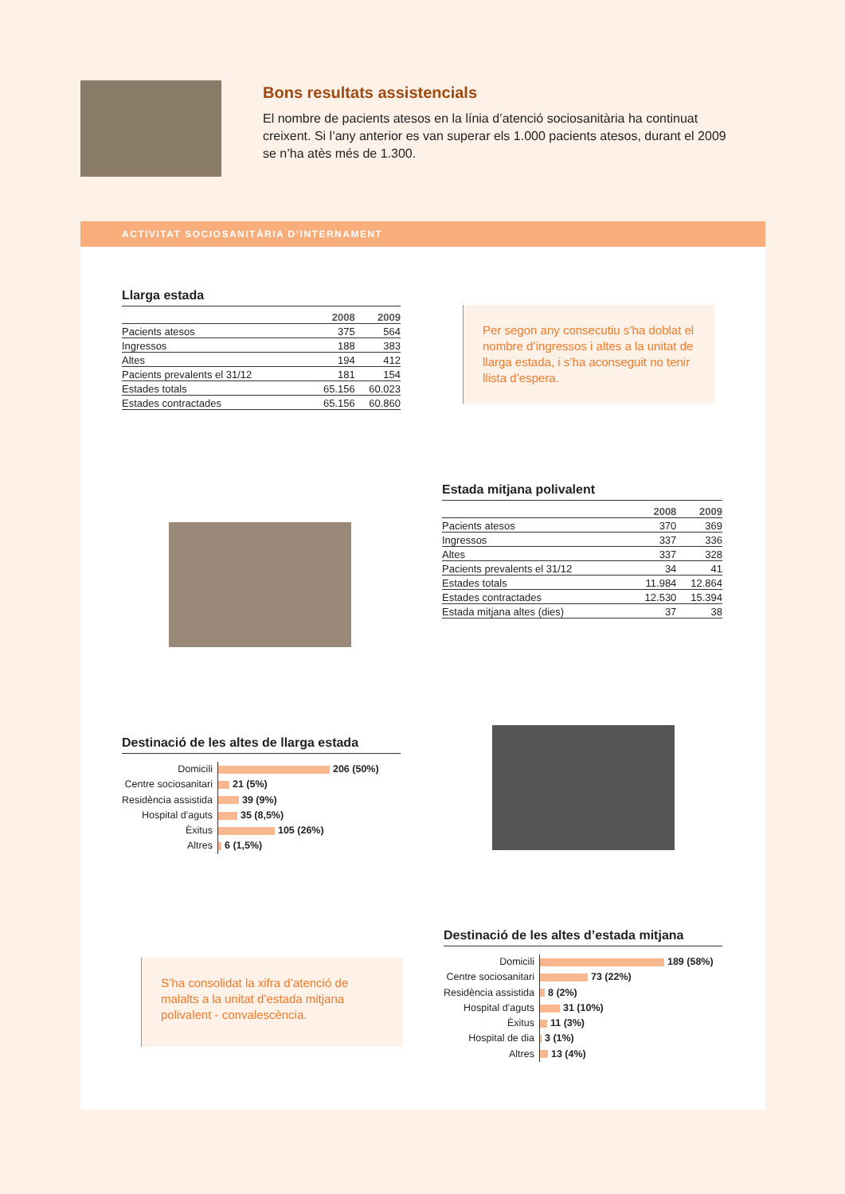Bons resultats assistencials
El nombre de pacients atesos en la línia d’atenció sociosanitària ha continuat creixent. Si l’any anterior es van superar els 1.000 pacients atesos, durant el 2009 se n’ha atès més de 1.300.
ACTIVITAT SOCIOSANITÀRIA D’INTERNAMENT
Llarga estada
| | 2008 | 2009 |
| --- | --- | --- |
| Pacients atesos | 375 | 564 |
| Ingressos | 188 | 383 |
| Altes | 194 | 412 |
| Pacients prevalents el 31/12 | 181 | 154 |
| Estades totals | 65.156 | 60.023 |
| Estades contractades | 65.156 | 60.860 |
Per segon any consecutiu s’ha doblat el nombre d’ingressos i altes a la unitat de llarga estada, i s’ha aconseguit no tenir llista d’espera.
Estada mitjana polivalent
| | 2008 | 2009 |
| --- | --- | --- |
| Pacients atesos | 370 | 369 |
| Ingressos | 337 | 336 |
| Altes | 337 | 328 |
| Pacients prevalents el 31/12 | 34 | 41 |
| Estades totals | 11.984 | 12.864 |
| Estades contractades | 12.530 | 15.394 |
| Estada mitjana altes (dies) | 37 | 38 |
Destinació de les altes de llarga estada
Domicili
Centre sociosanitari
Residència assistida
Hospital d’aguts
Èxitus
Altres
206 (50%)
21 (5%)
39 (9%)
35 (8,5%)
105 (26%)
6 (1,5%)
S’ha consolidat la xifra d’atenció de malalts a la unitat d’estada mitjana polivalent - convalescència.
Destinació de les altes d’estada mitjana
Domicili
Centre sociosanitari
Residència assistida
Hospital d’aguts
Èxitus
Hospital de dia
Altres
189 (58%)
73 (22%)
8 (2%)
31 (10%)
11 (3%)
3 (1%)
13 (4%)